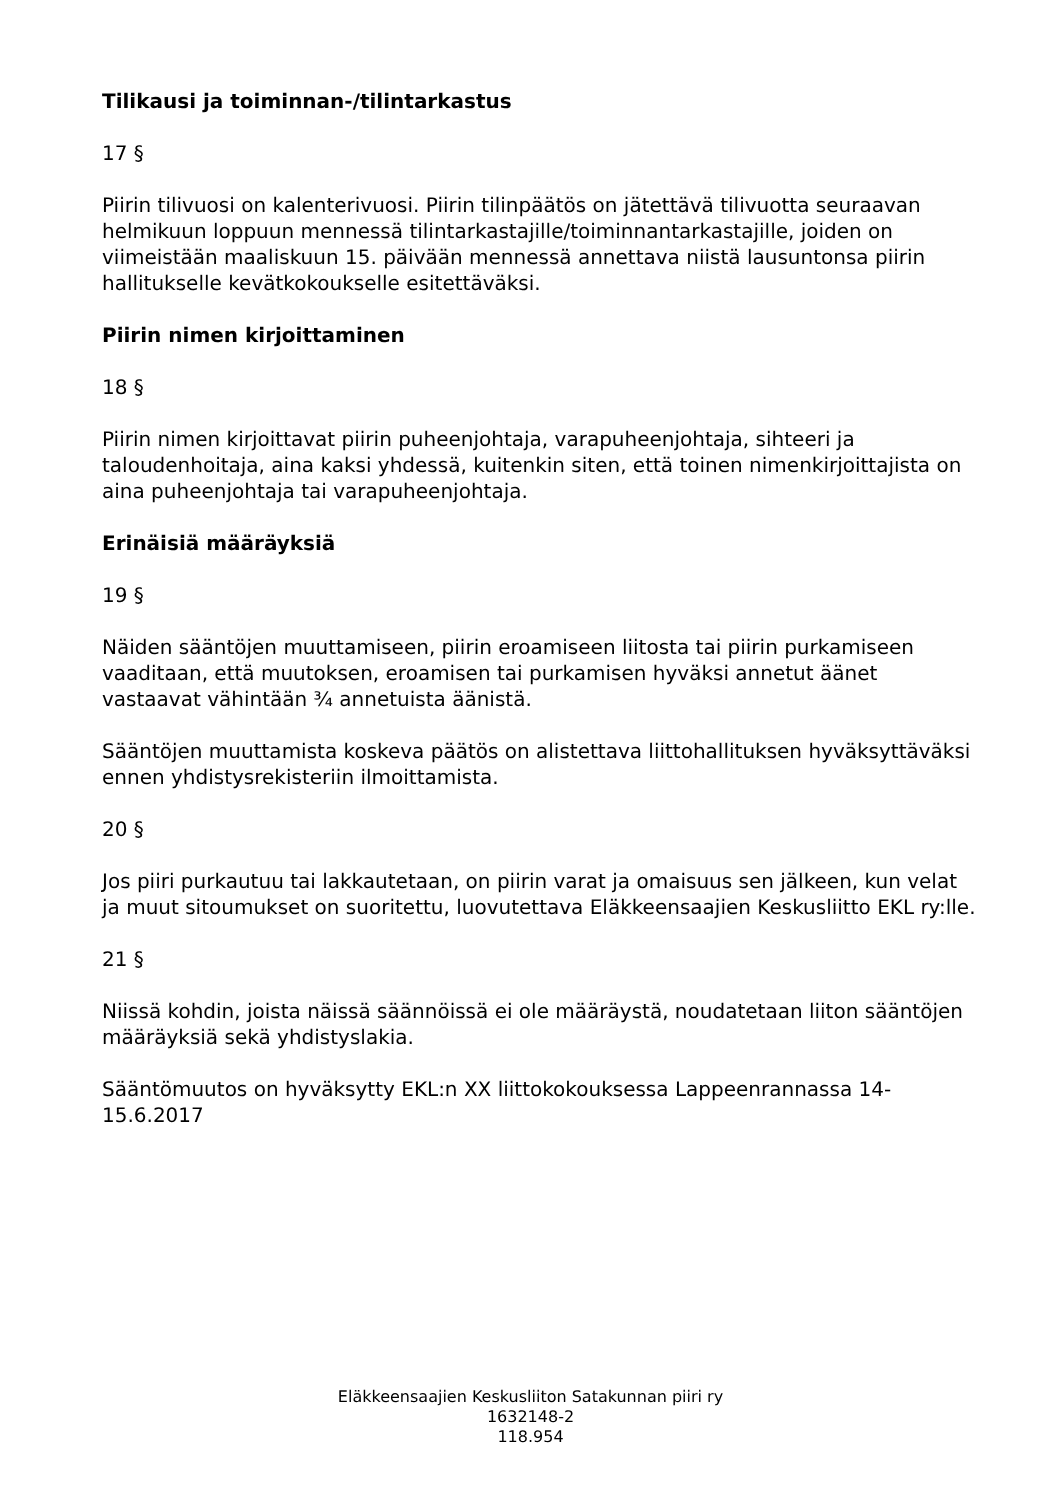Tilikausi ja toiminnan-/tilintarkastus
17 §
Piirin tilivuosi on kalenterivuosi. Piirin tilinpäätös on jätettävä tilivuotta seuraavan helmikuun loppuun mennessä tilintarkastajille/toiminnantarkastajille, joiden on viimeistään maaliskuun 15. päivään mennessä annettava niistä lausuntonsa piirin hallitukselle kevätkokoukselle esitettäväksi.
Piirin nimen kirjoittaminen
18 §
Piirin nimen kirjoittavat piirin puheenjohtaja, varapuheenjohtaja, sihteeri ja taloudenhoitaja, aina kaksi yhdessä, kuitenkin siten, että toinen nimenkirjoittajista on aina puheenjohtaja tai varapuheenjohtaja.
Erinäisiä määräyksiä
19 §
Näiden sääntöjen muuttamiseen, piirin eroamiseen liitosta tai piirin purkamiseen vaaditaan, että muutoksen, eroamisen tai purkamisen hyväksi annetut äänet vastaavat vähintään ¾ annetuista äänistä.
Sääntöjen muuttamista koskeva päätös on alistettava liittohallituksen hyväksyttäväksi ennen yhdistysrekisteriin ilmoittamista.
20 §
Jos piiri purkautuu tai lakkautetaan, on piirin varat ja omaisuus sen jälkeen, kun velat ja muut sitoumukset on suoritettu, luovutettava Eläkkeensaajien Keskusliitto EKL ry:lle.
21 §
Niissä kohdin, joista näissä säännöissä ei ole määräystä, noudatetaan liiton sääntöjen määräyksiä sekä yhdistyslakia.
Sääntömuutos on hyväksytty EKL:n XX liittokokouksessa Lappeenrannassa 14-15.6.2017
Eläkkeensaajien Keskusliiton Satakunnan piiri ry
1632148-2
118.954